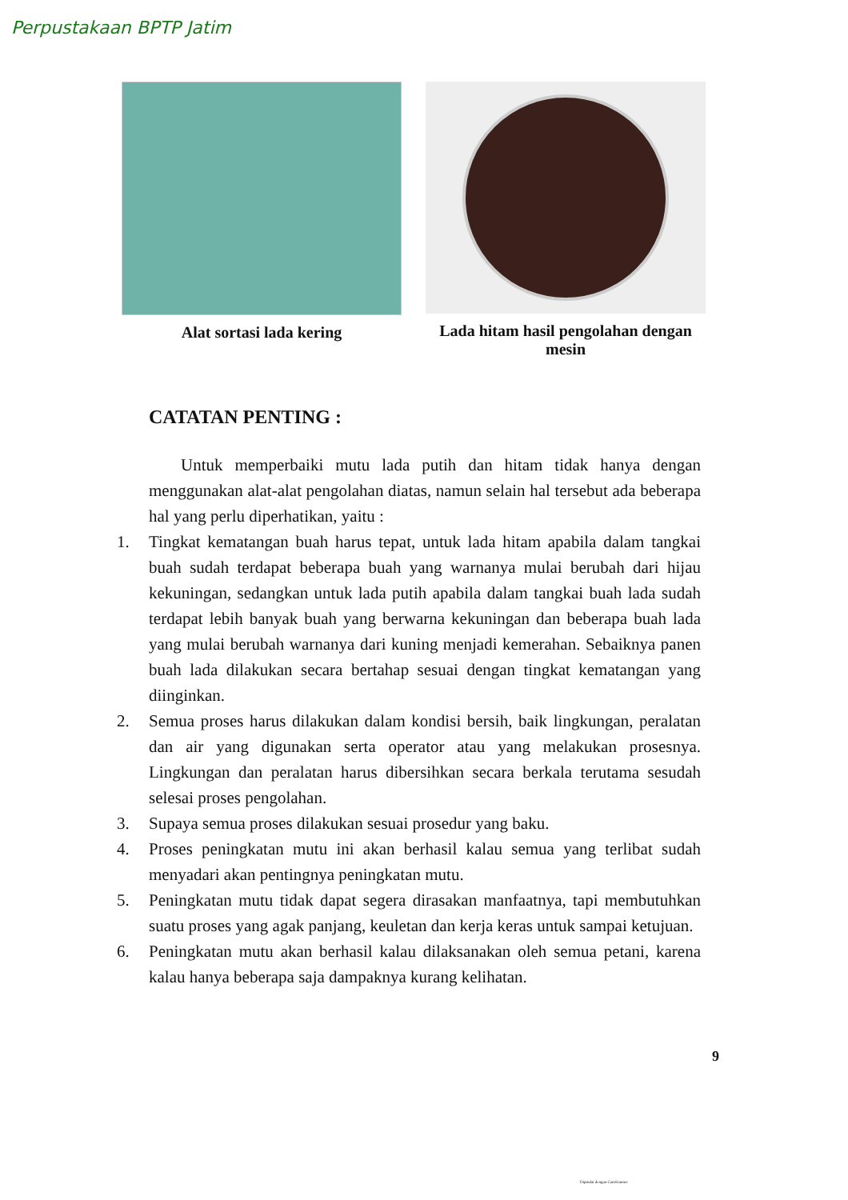Perpustakaan BPTP Jatim
Alat sortasi lada kering Lada hitam hasil pengolahan dengan mesin
CATATAN PENTING :
Untuk memperbaiki mutu lada putih dan hitam tidak hanya dengan menggunakan alat-alat pengolahan diatas, namun selain hal tersebut ada beberapa hal yang perlu diperhatikan, yaitu :
1. Tingkat kematangan buah harus tepat, untuk lada hitam apabila dalam tangkai buah sudah terdapat beberapa buah yang warnanya mulai berubah dari hijau kekuningan, sedangkan untuk lada putih apabila dalam tangkai buah lada sudah terdapat lebih banyak buah yang berwarna kekuningan dan beberapa buah lada yang mulai berubah warnanya dari kuning menjadi kemerahan. Sebaiknya panen buah lada dilakukan secara bertahap sesuai dengan tingkat kematangan yang diinginkan.
2. Semua proses harus dilakukan dalam kondisi bersih, baik lingkungan, peralatan dan air yang digunakan serta operator atau yang melakukan prosesnya. Lingkungan dan peralatan harus dibersihkan secara berkala terutama sesudah selesai proses pengolahan.
3. Supaya semua proses dilakukan sesuai prosedur yang baku.
4. Proses peningkatan mutu ini akan berhasil kalau semua yang terlibat sudah menyadari akan pentingnya peningkatan mutu.
5. Peningkatan mutu tidak dapat segera dirasakan manfaatnya, tapi membutuhkan suatu proses yang agak panjang, keuletan dan kerja keras untuk sampai ketujuan.
6. Peningkatan mutu akan berhasil kalau dilaksanakan oleh semua petani, karena kalau hanya beberapa saja dampaknya kurang kelihatan.
9
Dipindai dengan CamScanner